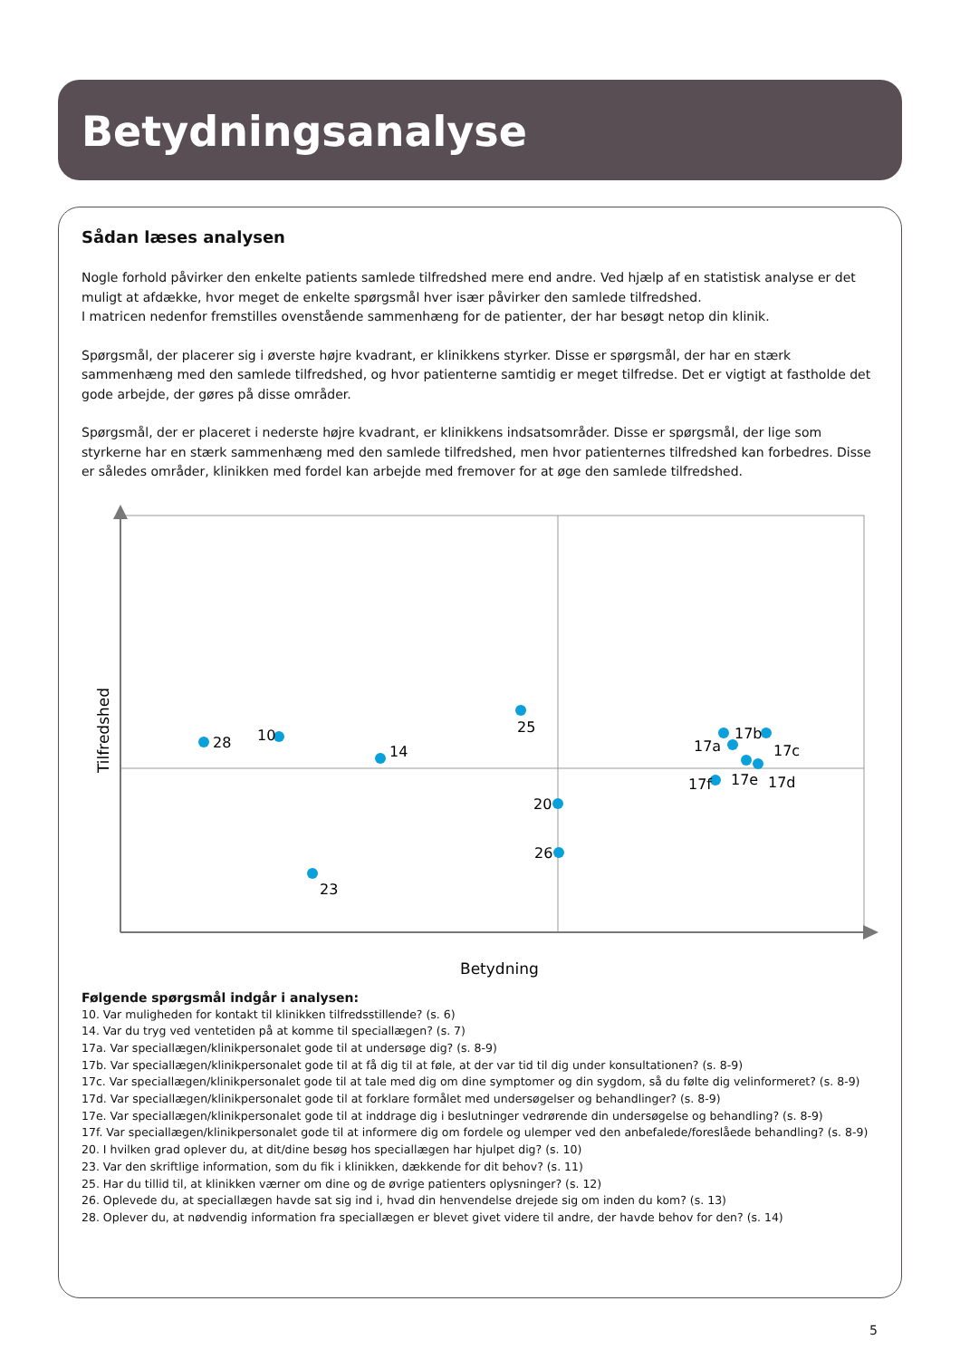Betydningsanalyse
Sådan læses analysen
Nogle forhold påvirker den enkelte patients samlede tilfredshed mere end andre. Ved hjælp af en statistisk analyse er det muligt at afdække, hvor meget de enkelte spørgsmål hver især påvirker den samlede tilfredshed.
I matricen nedenfor fremstilles ovenstående sammenhæng for de patienter, der har besøgt netop din klinik.
Spørgsmål, der placerer sig i øverste højre kvadrant, er klinikkens styrker. Disse er spørgsmål, der har en stærk sammenhæng med den samlede tilfredshed, og hvor patienterne samtidig er meget tilfredse. Det er vigtigt at fastholde det gode arbejde, der gøres på disse områder.
Spørgsmål, der er placeret i nederste højre kvadrant, er klinikkens indsatsområder. Disse er spørgsmål, der lige som styrkerne har en stærk sammenhæng med den samlede tilfredshed, men hvor patienternes tilfredshed kan forbedres. Disse er således områder, klinikken med fordel kan arbejde med fremover for at øge den samlede tilfredshed.
28
10
14
25
17a
17b
17c
17d
17e
17f
20
26
23
Betydning
Tilfredshed
Følgende spørgsmål indgår i analysen:
10. Var muligheden for kontakt til klinikken tilfredsstillende? (s. 6)
14. Var du tryg ved ventetiden på at komme til speciallægen? (s. 7)
17a. Var speciallægen/klinikpersonalet gode til at undersøge dig? (s. 8-9)
17b. Var speciallægen/klinikpersonalet gode til at få dig til at føle, at der var tid til dig under konsultationen? (s. 8-9)
17c. Var speciallægen/klinikpersonalet gode til at tale med dig om dine symptomer og din sygdom, så du følte dig velinformeret? (s. 8-9)
17d. Var speciallægen/klinikpersonalet gode til at forklare formålet med undersøgelser og behandlinger? (s. 8-9)
17e. Var speciallægen/klinikpersonalet gode til at inddrage dig i beslutninger vedrørende din undersøgelse og behandling? (s. 8-9)
17f. Var speciallægen/klinikpersonalet gode til at informere dig om fordele og ulemper ved den anbefalede/foreslåede behandling? (s. 8-9)
20. I hvilken grad oplever du, at dit/dine besøg hos speciallægen har hjulpet dig? (s. 10)
23. Var den skriftlige information, som du fik i klinikken, dækkende for dit behov? (s. 11)
25. Har du tillid til, at klinikken værner om dine og de øvrige patienters oplysninger? (s. 12)
26. Oplevede du, at speciallægen havde sat sig ind i, hvad din henvendelse drejede sig om inden du kom? (s. 13)
28. Oplever du, at nødvendig information fra speciallægen er blevet givet videre til andre, der havde behov for den? (s. 14)
5